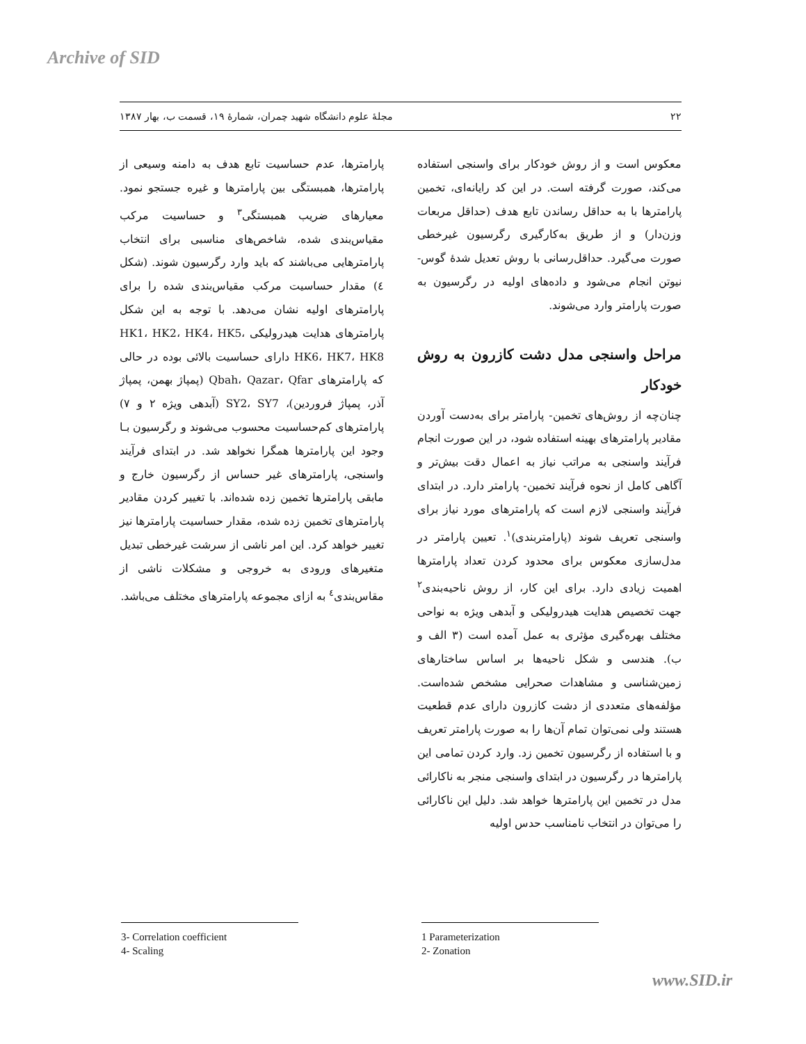Archive of SID
۲۲ مجلهٔ علوم دانشگاه شهید چمران، شمارهٔ ۱۹، قسمت ب، بهار ۱۳۸۷
معکوس است و از روش خودکار برای واسنجی استفاده می‌کند، صورت گرفته است. در این کد رایانه‌ای، تخمین پارامترها با به حداقل رساندن تابع هدف (حداقل مربعات وزن‌دار) و از طریق به‌کارگیری رگرسیون غیرخطی صورت می‌گیرد. حداقل‌رسانی با روش تعدیل شدهٔ گوس- نیوتن انجام می‌شود و داده‌های اولیه در رگرسیون به صورت پارامتر وارد می‌شوند.
مراحل واسنجی مدل دشت کازرون به روش خودکار
چنان‌چه از روش‌های تخمین- پارامتر برای به‌دست آوردن مقادیر پارامترهای بهینه استفاده شود، در این صورت انجام فرآیند واسنجی به مراتب نیاز به اعمال دقت بیش‌تر و آگاهی کامل از نحوه فرآیند تخمین- پارامتر دارد. در ابتدای فرآیند واسنجی لازم است که پارامترهای مورد نیاز برای واسنجی تعریف شوند (پارامتربندی)<sup>۱</sup>. تعیین پارامتر در مدل‌سازی معکوس برای محدود کردن تعداد پارامترها اهمیت زیادی دارد. برای این کار، از روش ناحیه‌بندی<sup>۲</sup> جهت تخصیص هدایت هیدرولیکی و آبدهی ویژه به نواحی مختلف بهره‌گیری مؤثری به عمل آمده است (۳ الف و ب). هندسی و شکل ناحیه‌ها بر اساس ساختارهای زمین‌شناسی و مشاهدات صحرایی مشخص شده‌است. مؤلفه‌های متعددی از دشت کازرون دارای عدم قطعیت هستند ولی نمی‌توان تمام آن‌ها را به صورت پارامتر تعریف و با استفاده از رگرسیون تخمین زد. وارد کردن تمامی این پارامترها در رگرسیون در ابتدای واسنجی منجر به ناکارائی مدل در تخمین این پارامترها خواهد شد. دلیل این ناکارائی را می‌توان در انتخاب نامناسب حدس اولیه
پارامترها، عدم حساسیت تابع هدف به دامنه وسیعی از پارامترها، همبستگی بین پارامترها و غیره جستجو نمود. معیارهای ضریب همبستگی<sup>۳</sup> و حساسیت مرکب مقیاس‌بندی شده، شاخص‌های مناسبی برای انتخاب پارامترهایی می‌باشند که باید وارد رگرسیون شوند. (شکل ٤) مقدار حساسیت مرکب مقیاس‌بندی شده را برای پارامترهای اولیه نشان می‌دهد. با توجه به این شکل پارامترهای هدایت هیدرولیکی HK1، HK2، HK4، HK5، HK6، HK7، HK8 دارای حساسیت بالائی بوده در حالی که پارامترهای Qbah، Qazar، Qfar (پمپاژ بهمن، پمپاژ آذر، پمپاژ فروردین)، SY2، SY7 (آبدهی ویژه ۲ و ۷) پارامترهای کم‌حساسیت محسوب می‌شوند و رگرسیون بـا وجود این پارامترها همگرا نخواهد شد. در ابتدای فرآیند واسنجی، پارامترهای غیر حساس از رگرسیون خارج و مابقی پارامترها تخمین زده شده‌اند. با تغییر کردن مقادیر پارامترهای تخمین زده شده، مقدار حساسیت پارامترها نیز تغییر خواهد کرد. این امر ناشی از سرشت غیرخطی تبدیل متغیرهای ورودی به خروجی و مشکلات ناشی از مقاس‌بندی<sup>٤</sup> به ازای مجموعه پارامترهای مختلف می‌باشد.
3- Correlation coefficient
4- Scaling
1 Parameterization
2- Zonation
www.SID.ir